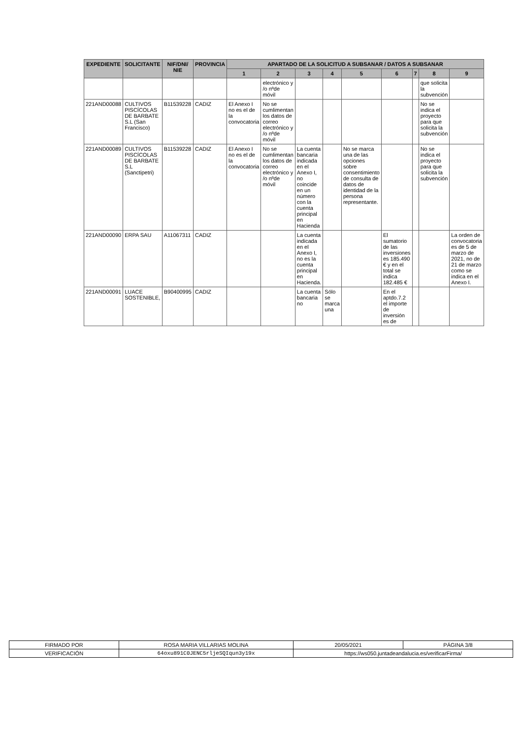| EXPEDIENTE | SOLICITANTE | NIF/DNI/ NIE | PROVINCIA | APARTADO DE LA SOLICITUD A SUBSANAR / DATOS A SUBSANAR | | | | | | | | |
| --- | --- | --- | --- | --- | --- | --- | --- | --- | --- | --- | --- | --- |
| | | | | 1 | 2 | 3 | 4 | 5 | 6 | 7 | 8 | 9 |
| | | | | | electrónico y /o nºde móvil | | | | | | que solicita la subvención | |
| 221AND00088 | CULTIVOS PISCÍCOLAS DE BARBATE S.L (San Francisco) | B11539228 | CADIZ | El Anexo I no es el de la convocatoria | No se cumlimentan los datos de correo electrónico y /o nºde móvil | | | | | | No se indica el proyecto para que solicita la subvención | |
| 221AND00089 | CULTIVOS PISCÍCOLAS DE BARBATE S.L (Sanctipetri) | B11539228 | CADIZ | El Anexo I no es el de la convocatoria | No se cumlimentan los datos de correo electrónico y /o nºde móvil | La cuenta bancaria indicada en el Anexo I, no coincide en un número con la cuenta principal en Hacienda | | No se marca una de las opciones sobre consentimiento de consulta de datos de identidad de la persona representante. | | | No se indica el proyecto para que solicita la subvención | |
| 221AND00090 | ERPA SAU | A11067311 | CADIZ | | | La cuenta indicada en el Anexo I, no es la cuenta principal en Hacienda. | | | El sumatorio de las inversiones es 185.490 € y en el total se indica 182.485 € | | | La orden de convocatoria es de 5 de marzo de 2021, no de 21 de marzo como se indica en el Anexo I. |
| 221AND00091 | LUACE SOSTENIBLE, | B90400995 | CADIZ | | | La cuenta bancaria no | Sólo se marca una | | En el aptdo.7.2 el importe de inversión es de | | | |
| FIRMADO POR | ROSA MARIA VILLARIAS MOLINA | | 20/05/2021 | PÁGINA 3/8 |
| VERIFICACIÓN | 64oxu891C0JENC5rljeSQIqun3y19x | https://ws050.juntadeandalucia.es/verificarFirma/ | | |